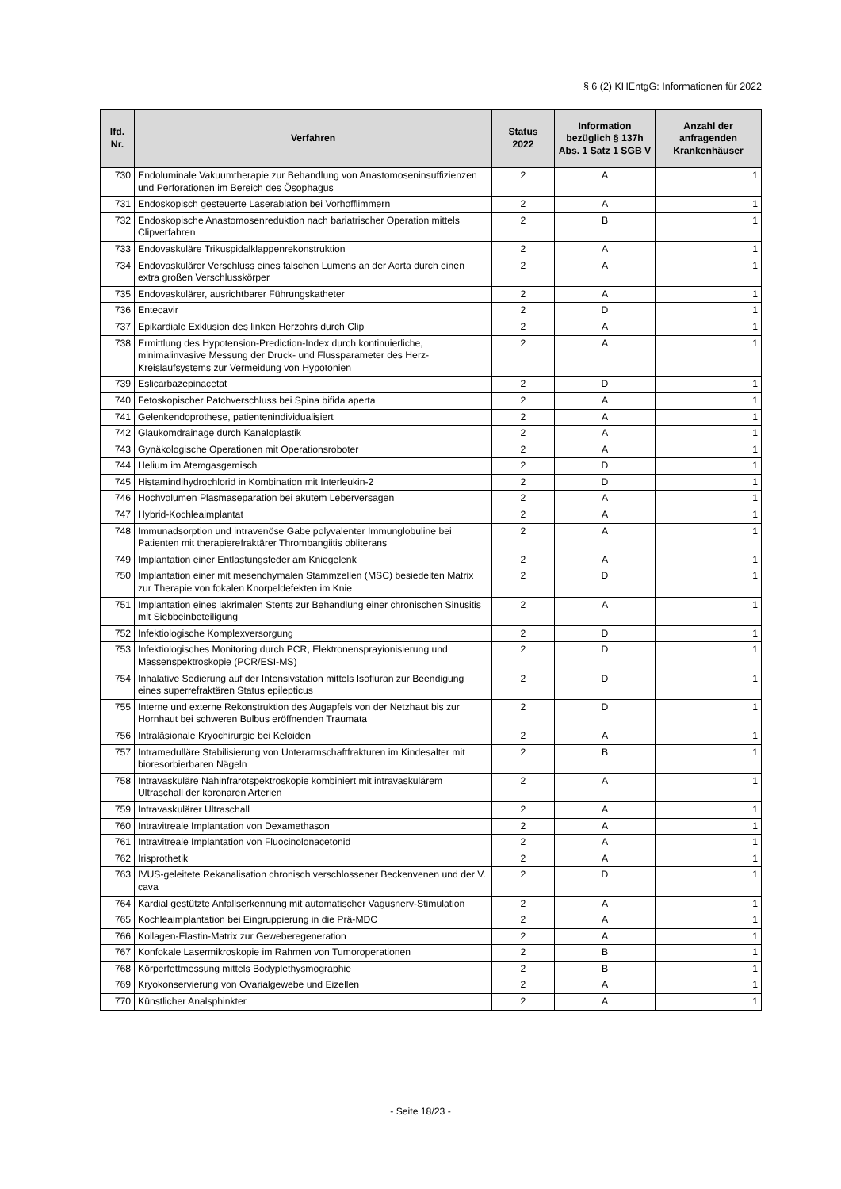§ 6 (2) KHEntgG: Informationen für 2022
| lfd. Nr. | Verfahren | Status 2022 | Information bezüglich § 137h Abs. 1 Satz 1 SGB V | Anzahl der anfragenden Krankenhäuser |
| --- | --- | --- | --- | --- |
| 730 | Endoluminale Vakuumtherapie zur Behandlung von Anastomoseninsuffizienzen und Perforationen im Bereich des Ösophagus | 2 | A | 1 |
| 731 | Endoskopisch gesteuerte Laserablation bei Vorhofflimmern | 2 | A | 1 |
| 732 | Endoskopische Anastomosenreduktion nach bariatrischer Operation mittels Clipverfahren | 2 | B | 1 |
| 733 | Endovaskuläre Trikuspidalklappenrekonstruktion | 2 | A | 1 |
| 734 | Endovaskulärer Verschluss eines falschen Lumens an der Aorta durch einen extra großen Verschlusskörper | 2 | A | 1 |
| 735 | Endovaskulärer, ausrichtbarer Führungskatheter | 2 | A | 1 |
| 736 | Entecavir | 2 | D | 1 |
| 737 | Epikardiale Exklusion des linken Herzohrs durch Clip | 2 | A | 1 |
| 738 | Ermittlung des Hypotension-Prediction-Index durch kontinuierliche, minimalinvasive Messung der Druck- und Flussparameter des Herz-Kreislaufsystems zur Vermeidung von Hypotonien | 2 | A | 1 |
| 739 | Eslicarbazepinacetat | 2 | D | 1 |
| 740 | Fetoskopischer Patchverschluss bei Spina bifida aperta | 2 | A | 1 |
| 741 | Gelenkendoprothese, patientenindividualisiert | 2 | A | 1 |
| 742 | Glaukomdrainage durch Kanaloplastik | 2 | A | 1 |
| 743 | Gynäkologische Operationen mit Operationsroboter | 2 | A | 1 |
| 744 | Helium im Atemgasgemisch | 2 | D | 1 |
| 745 | Histamindihydrochlorid in Kombination mit Interleukin-2 | 2 | D | 1 |
| 746 | Hochvolumen Plasmaseparation bei akutem Leberversagen | 2 | A | 1 |
| 747 | Hybrid-Kochleaimplantat | 2 | A | 1 |
| 748 | Immunadsorption und intravenöse Gabe polyvalenter Immunglobuline bei Patienten mit therapierefraktärer Thrombangiitis obliterans | 2 | A | 1 |
| 749 | Implantation einer Entlastungsfeder am Kniegelenk | 2 | A | 1 |
| 750 | Implantation einer mit mesenchymalen Stammzellen (MSC) besiedelten Matrix zur Therapie von fokalen Knorpeldefekten im Knie | 2 | D | 1 |
| 751 | Implantation eines lakrimalen Stents zur Behandlung einer chronischen Sinusitis mit Siebbeinbeteiligung | 2 | A | 1 |
| 752 | Infektiologische Komplexversorgung | 2 | D | 1 |
| 753 | Infektiologisches Monitoring durch PCR, Elektronensprayionisierung und Massenspektroskopie (PCR/ESI-MS) | 2 | D | 1 |
| 754 | Inhalative Sedierung auf der Intensivstation mittels Isofluran zur Beendigung eines superrefraktären Status epilepticus | 2 | D | 1 |
| 755 | Interne und externe Rekonstruktion des Augapfels von der Netzhaut bis zur Hornhaut bei schweren Bulbus eröffnenden Traumata | 2 | D | 1 |
| 756 | Intraläsionale Kryochirurgie bei Keloiden | 2 | A | 1 |
| 757 | Intramedulläre Stabilisierung von Unterarmschaftfrakturen im Kindesalter mit bioresorbierbaren Nägeln | 2 | B | 1 |
| 758 | Intravaskuläre Nahinfrarotspektroskopie kombiniert mit intravaskulärem Ultraschall der koronaren Arterien | 2 | A | 1 |
| 759 | Intravaskulärer Ultraschall | 2 | A | 1 |
| 760 | Intravitreale Implantation von Dexamethason | 2 | A | 1 |
| 761 | Intravitreale Implantation von Fluocinolonacetonid | 2 | A | 1 |
| 762 | Irisprothetik | 2 | A | 1 |
| 763 | IVUS-geleitete Rekanalisation chronisch verschlossener Beckenvenen und der V. cava | 2 | D | 1 |
| 764 | Kardial gestützte Anfallserkennung mit automatischer Vagusnerv-Stimulation | 2 | A | 1 |
| 765 | Kochleaimplantation bei Eingruppierung in die Prä-MDC | 2 | A | 1 |
| 766 | Kollagen-Elastin-Matrix zur Geweberegeneration | 2 | A | 1 |
| 767 | Konfokale Lasermikroskopie im Rahmen von Tumoroperationen | 2 | B | 1 |
| 768 | Körperfettmessung mittels Bodyplethysmographie | 2 | B | 1 |
| 769 | Kryokonservierung von Ovarialgewebe und Eizellen | 2 | A | 1 |
| 770 | Künstlicher Analsphinkter | 2 | A | 1 |
- Seite 18/23 -